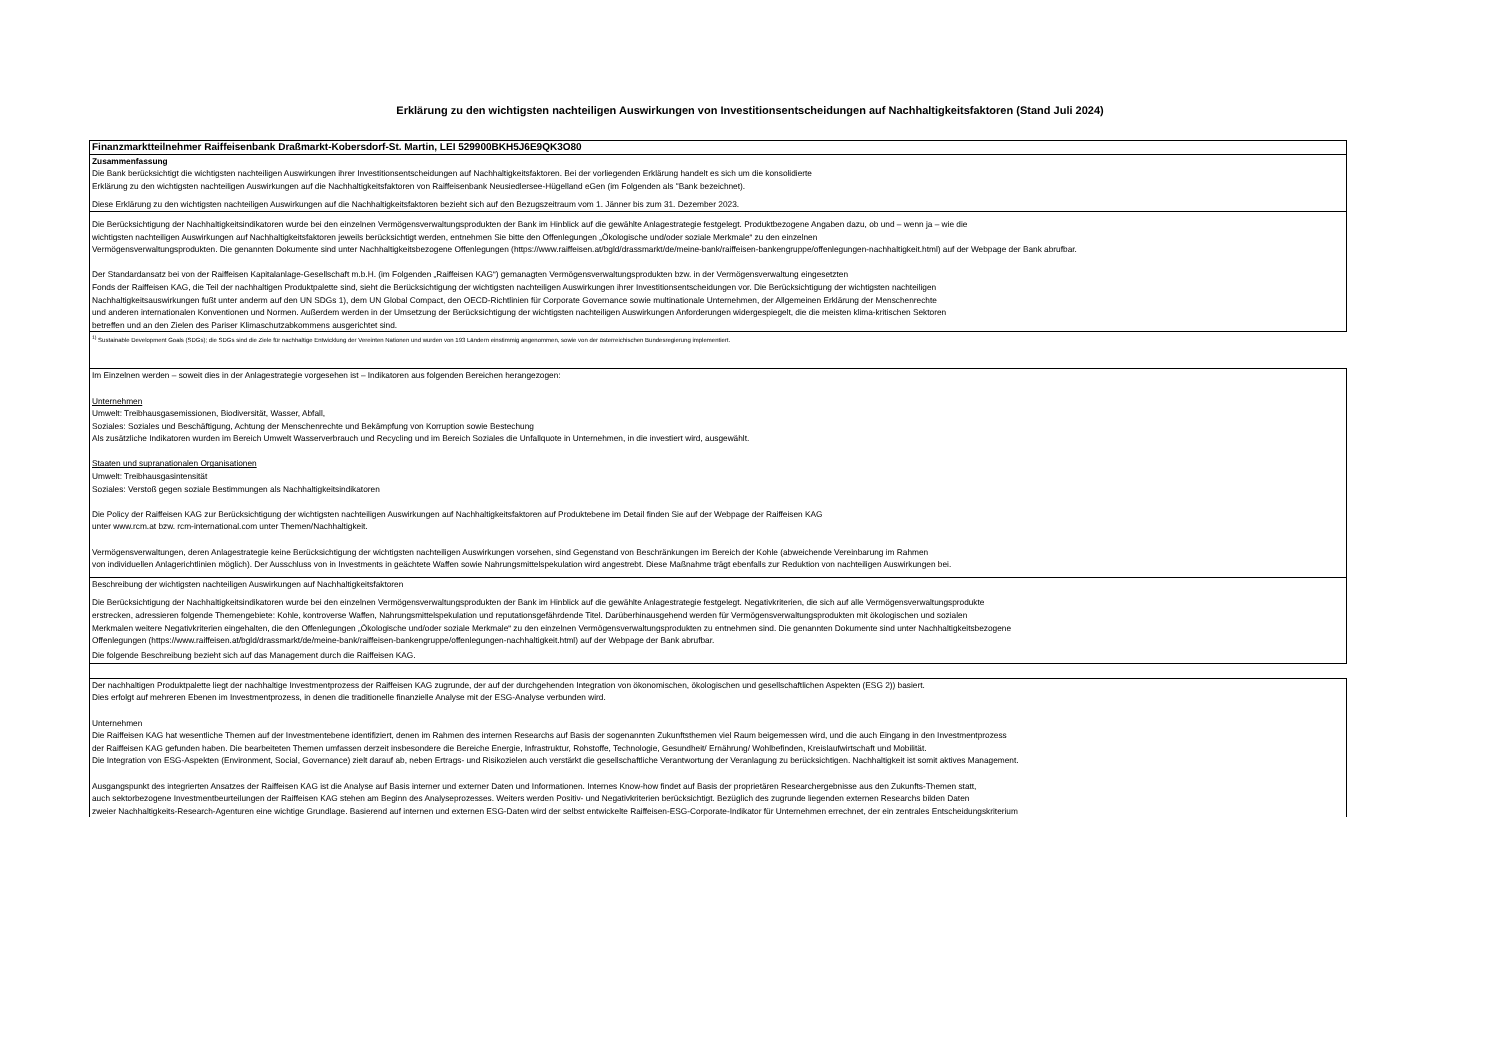Erklärung zu den wichtigsten nachteiligen Auswirkungen von Investitionsentscheidungen auf Nachhaltigkeitsfaktoren (Stand Juli 2024)
Finanzmarktteilnehmer Raiffeisenbank Draßmarkt-Kobersdorf-St. Martin, LEI 529900BKH5J6E9QK3O80
Zusammenfassung
Die Bank berücksichtigt die wichtigsten nachteiligen Auswirkungen ihrer Investitionsentscheidungen auf Nachhaltigkeitsfaktoren. Bei der vorliegenden Erklärung handelt es sich um die konsolidierte
Erklärung zu den wichtigsten nachteiligen Auswirkungen auf die Nachhaltigkeitsfaktoren von Raiffeisenbank Neusiedlersee-Hügelland eGen (im Folgenden als "Bank bezeichnet).
Diese Erklärung zu den wichtigsten nachteiligen Auswirkungen auf die Nachhaltigkeitsfaktoren bezieht sich auf den Bezugszeitraum vom 1. Jänner bis zum 31. Dezember 2023.
Die Berücksichtigung der Nachhaltigkeitsindikatoren wurde bei den einzelnen Vermögensverwaltungsprodukten der Bank im Hinblick auf die gewählte Anlagestrategie festgelegt. Produktbezogene Angaben dazu, ob und – wenn ja – wie die
wichtigsten nachteiligen Auswirkungen auf Nachhaltigkeitsfaktoren jeweils berücksichtigt werden, entnehmen Sie bitte den Offenlegungen „Ökologische und/oder soziale Merkmale“ zu den einzelnen
Vermögensverwaltungsprodukten. Die genannten Dokumente sind unter Nachhaltigkeitsbezogene Offenlegungen (https://www.raiffeisen.at/bgld/drassmarkt/de/meine-bank/raiffeisen-bankengruppe/offenlegungen-nachhaltigkeit.html) auf der Webpage der Bank abrufbar.
Der Standardansatz bei von der Raiffeisen Kapitalanlage-Gesellschaft m.b.H. (im Folgenden „Raiffeisen KAG“) gemanagten Vermögensverwaltungsprodukten bzw. in der Vermögensverwaltung eingesetzten
Fonds der Raiffeisen KAG, die Teil der nachhaltigen Produktpalette sind, sieht die Berücksichtigung der wichtigsten nachteiligen Auswirkungen ihrer Investitionsentscheidungen vor. Die Berücksichtigung der wichtigsten nachteiligen
Nachhaltigkeitsauswirkungen fußt unter anderm auf den UN SDGs 1), dem UN Global Compact, den OECD-Richtlinien für Corporate Governance sowie multinationale Unternehmen, der Allgemeinen Erklärung der Menschenrechte
und anderen internationalen Konventionen und Normen. Außerdem werden in der Umsetzung der Berücksichtigung der wichtigsten nachteiligen Auswirkungen Anforderungen widergespiegelt, die die meisten klima-kritischen Sektoren
betreffen und an den Zielen des Pariser Klimaschutzabkommens ausgerichtet sind.
<sup>1)</sup> Sustainable Development Goals (SDGs); die SDGs sind die Ziele für nachhaltige Entwicklung der Vereinten Nationen und wurden von 193 Ländern einstimmig angenommen, sowie von der österreichischen Bundesregierung implementiert.
Im Einzelnen werden – soweit dies in der Anlagestrategie vorgesehen ist – Indikatoren aus folgenden Bereichen herangezogen:
Unternehmen
Umwelt: Treibhausgasemissionen, Biodiversität, Wasser, Abfall,
Soziales: Soziales und Beschäftigung, Achtung der Menschenrechte und Bekämpfung von Korruption sowie Bestechung
Als zusätzliche Indikatoren wurden im Bereich Umwelt Wasserverbrauch und Recycling und im Bereich Soziales die Unfallquote in Unternehmen, in die investiert wird, ausgewählt.
Staaten und supranationalen Organisationen
Umwelt: Treibhausgasintensität
Soziales: Verstoß gegen soziale Bestimmungen als Nachhaltigkeitsindikatoren
Die Policy der Raiffeisen KAG zur Berücksichtigung der wichtigsten nachteiligen Auswirkungen auf Nachhaltigkeitsfaktoren auf Produktebene im Detail finden Sie auf der Webpage der Raiffeisen KAG
unter www.rcm.at bzw. rcm-international.com unter Themen/Nachhaltigkeit.
Vermögensverwaltungen, deren Anlagestrategie keine Berücksichtigung der wichtigsten nachteiligen Auswirkungen vorsehen, sind Gegenstand von Beschränkungen im Bereich der Kohle (abweichende Vereinbarung im Rahmen
von individuellen Anlagerichtlinien möglich). Der Ausschluss von in Investments in geächtete Waffen sowie Nahrungsmittelspekulation wird angestrebt. Diese Maßnahme trägt ebenfalls zur Reduktion von nachteiligen Auswirkungen bei.
Beschreibung der wichtigsten nachteiligen Auswirkungen auf Nachhaltigkeitsfaktoren
Die Berücksichtigung der Nachhaltigkeitsindikatoren wurde bei den einzelnen Vermögensverwaltungsprodukten der Bank im Hinblick auf die gewählte Anlagestrategie festgelegt. Negativkriterien, die sich auf alle Vermögensverwaltungsprodukte
erstrecken, adressieren folgende Themengebiete: Kohle, kontroverse Waffen, Nahrungsmittelspekulation und reputationsgefährdende Titel. Darüberhinausgehend werden für Vermögensverwaltungsprodukten mit ökologischen und sozialen
Merkmalen weitere Negativkriterien eingehalten, die den Offenlegungen „Ökologische und/oder soziale Merkmale“ zu den einzelnen Vermögensverwaltungsprodukten zu entnehmen sind. Die genannten Dokumente sind unter Nachhaltigkeitsbezogene
Offenlegungen (https://www.raiffeisen.at/bgld/drassmarkt/de/meine-bank/raiffeisen-bankengruppe/offenlegungen-nachhaltigkeit.html) auf der Webpage der Bank abrufbar.
Die folgende Beschreibung bezieht sich auf das Management durch die Raiffeisen KAG.
Der nachhaltigen Produktpalette liegt der nachhaltige Investmentprozess der Raiffeisen KAG zugrunde, der auf der durchgehenden Integration von ökonomischen, ökologischen und gesellschaftlichen Aspekten (ESG 2)) basiert.
Dies erfolgt auf mehreren Ebenen im Investmentprozess, in denen die traditionelle finanzielle Analyse mit der ESG-Analyse verbunden wird.
Unternehmen
Die Raiffeisen KAG hat wesentliche Themen auf der Investmentebene identifiziert, denen im Rahmen des internen Researchs auf Basis der sogenannten Zukunftsthemen viel Raum beigemessen wird, und die auch Eingang in den Investmentprozess
der Raiffeisen KAG gefunden haben. Die bearbeiteten Themen umfassen derzeit insbesondere die Bereiche Energie, Infrastruktur, Rohstoffe, Technologie, Gesundheit/ Ernährung/ Wohlbefinden, Kreislaufwirtschaft und Mobilität.
Die Integration von ESG-Aspekten (Environment, Social, Governance) zielt darauf ab, neben Ertrags- und Risikozielen auch verstärkt die gesellschaftliche Verantwortung der Veranlagung zu berücksichtigen. Nachhaltigkeit ist somit aktives Management.
Ausgangspunkt des integrierten Ansatzes der Raiffeisen KAG ist die Analyse auf Basis interner und externer Daten und Informationen. Internes Know-how findet auf Basis der proprietären Researchergebnisse aus den Zukunfts-Themen statt,
auch sektorbezogene Investmentbeurteilungen der Raiffeisen KAG stehen am Beginn des Analyseprozesses. Weiters werden Positiv- und Negativkriterien berücksichtigt. Bezüglich des zugrunde liegenden externen Researchs bilden Daten
zweier Nachhaltigkeits-Research-Agenturen eine wichtige Grundlage. Basierend auf internen und externen ESG-Daten wird der selbst entwickelte Raiffeisen-ESG-Corporate-Indikator für Unternehmen errechnet, der ein zentrales Entscheidungskriterium